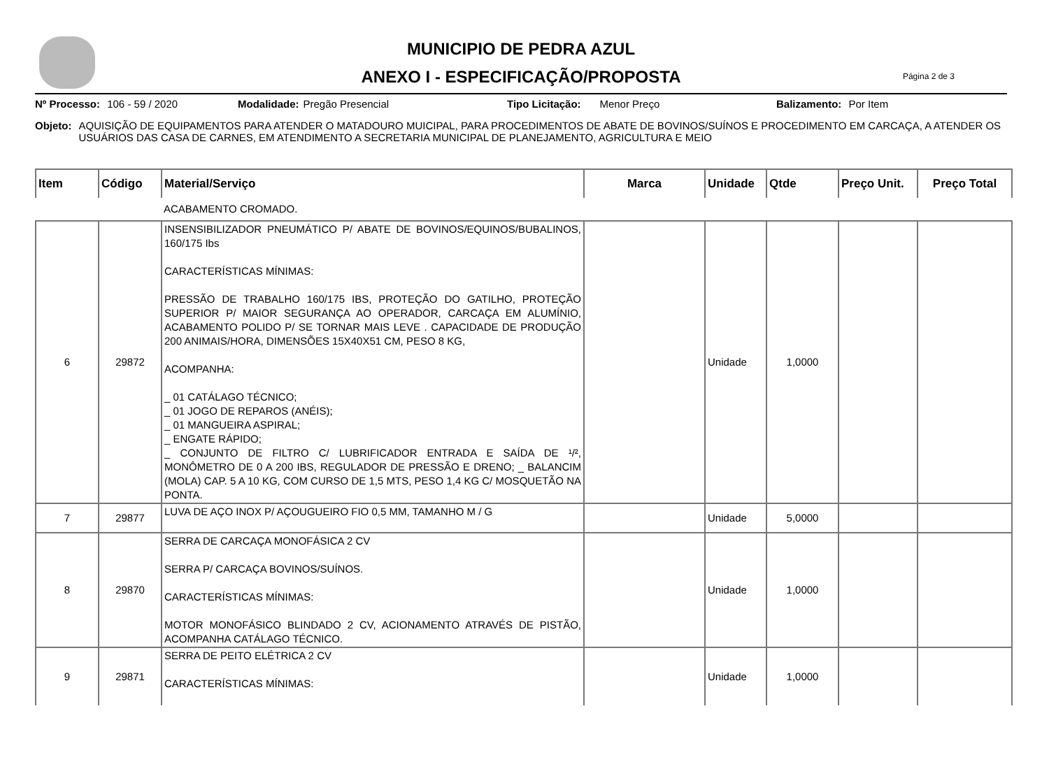MUNICIPIO DE PEDRA AZUL
ANEXO I - ESPECIFICAÇÃO/PROPOSTA
Página 2 de 3
Nº Processo: 106 - 59 / 2020 Modalidade: Pregão Presencial Tipo Licitação: Menor Preço Balizamento: Por Item
Objeto: AQUISIÇÃO DE EQUIPAMENTOS PARA ATENDER O MATADOURO MUICIPAL, PARA PROCEDIMENTOS DE ABATE DE BOVINOS/SUÍNOS E PROCEDIMENTO EM CARCAÇA, A ATENDER OS USUÁRIOS DAS CASA DE CARNES, EM ATENDIMENTO A SECRETARIA MUNICIPAL DE PLANEJAMENTO, AGRICULTURA E MEIO
| Item | Código | Material/Serviço | Marca | Unidade | Qtde | Preço Unit. | Preço Total |
| --- | --- | --- | --- | --- | --- | --- | --- |
| | | ACABAMENTO CROMADO. | | | | | |
| 6 | 29872 | INSENSIBILIZADOR PNEUMÁTICO P/ ABATE DE BOVINOS/EQUINOS/BUBALINOS, 160/175 Ibs CARACTERÍSTICAS MÍNIMAS: PRESSÃO DE TRABALHO 160/175 IBS, PROTEÇÃO DO GATILHO, PROTEÇÃO SUPERIOR P/ MAIOR SEGURANÇA AO OPERADOR, CARCAÇA EM ALUMÍNIO, ACABAMENTO POLIDO P/ SE TORNAR MAIS LEVE . CAPACIDADE DE PRODUÇÃO 200 ANIMAIS/HORA, DIMENSÕES 15X40X51 CM, PESO 8 KG, ACOMPANHA: _ 01 CATÁLAGO TÉCNICO; _ 01 JOGO DE REPAROS (ANÉIS); _ 01 MANGUEIRA ASPIRAL; _ ENGATE RÁPIDO; _ CONJUNTO DE FILTRO C/ LUBRIFICADOR ENTRADA E SAÍDA DE ¹/², MONÔMETRO DE 0 A 200 IBS, REGULADOR DE PRESSÃO E DRENO; _ BALANCIM (MOLA) CAP. 5 A 10 KG, COM CURSO DE 1,5 MTS, PESO 1,4 KG C/ MOSQUETÃO NA PONTA. | | Unidade | 1,0000 | | |
| 7 | 29877 | LUVA DE AÇO INOX P/ AÇOUGUEIRO FIO 0,5 MM, TAMANHO M / G | | Unidade | 5,0000 | | |
| 8 | 29870 | SERRA DE CARCAÇA MONOFÁSICA 2 CV SERRA P/ CARCAÇA BOVINOS/SUÍNOS. CARACTERÍSTICAS MÍNIMAS: MOTOR MONOFÁSICO BLINDADO 2 CV, ACIONAMENTO ATRAVÉS DE PISTÃO, ACOMPANHA CATÁLAGO TÉCNICO. | | Unidade | 1,0000 | | |
| 9 | 29871 | SERRA DE PEITO ELÉTRICA 2 CV CARACTERÍSTICAS MÍNIMAS: | | Unidade | 1,0000 | | |